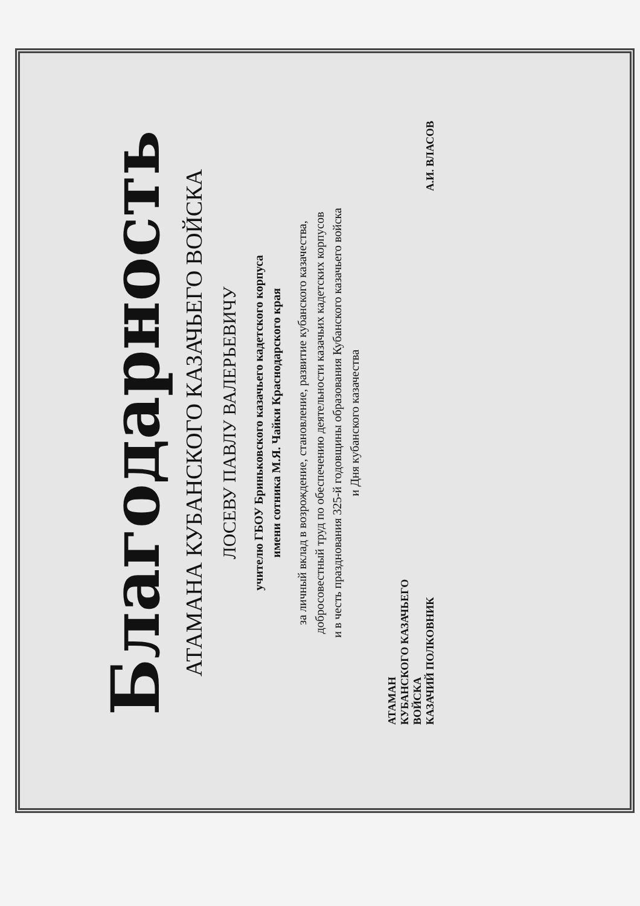Благодарность
АТАМАНА КУБАНСКОГО КАЗАЧЬЕГО ВОЙСКА
ЛОСЕВУ ПАВЛУ ВАЛЕРЬЕВИЧУ
учителю ГБОУ Бриньковского казачьего кадетского корпуса
имени сотника М.Я. Чайки Краснодарского края
за личный вклад в возрождение, становление, развитие кубанского казачества,
добросовестный труд по обеспечению деятельности казачьих кадетских корпусов
и в честь празднования 325-й годовщины образования Кубанского казачьего войска
и Дня кубанского казачества
АТАМАН
КУБАНСКОГО КАЗАЧЬЕГО
ВОЙСКА
КАЗАЧИЙ ПОЛКОВНИК
А.И. ВЛАСОВ